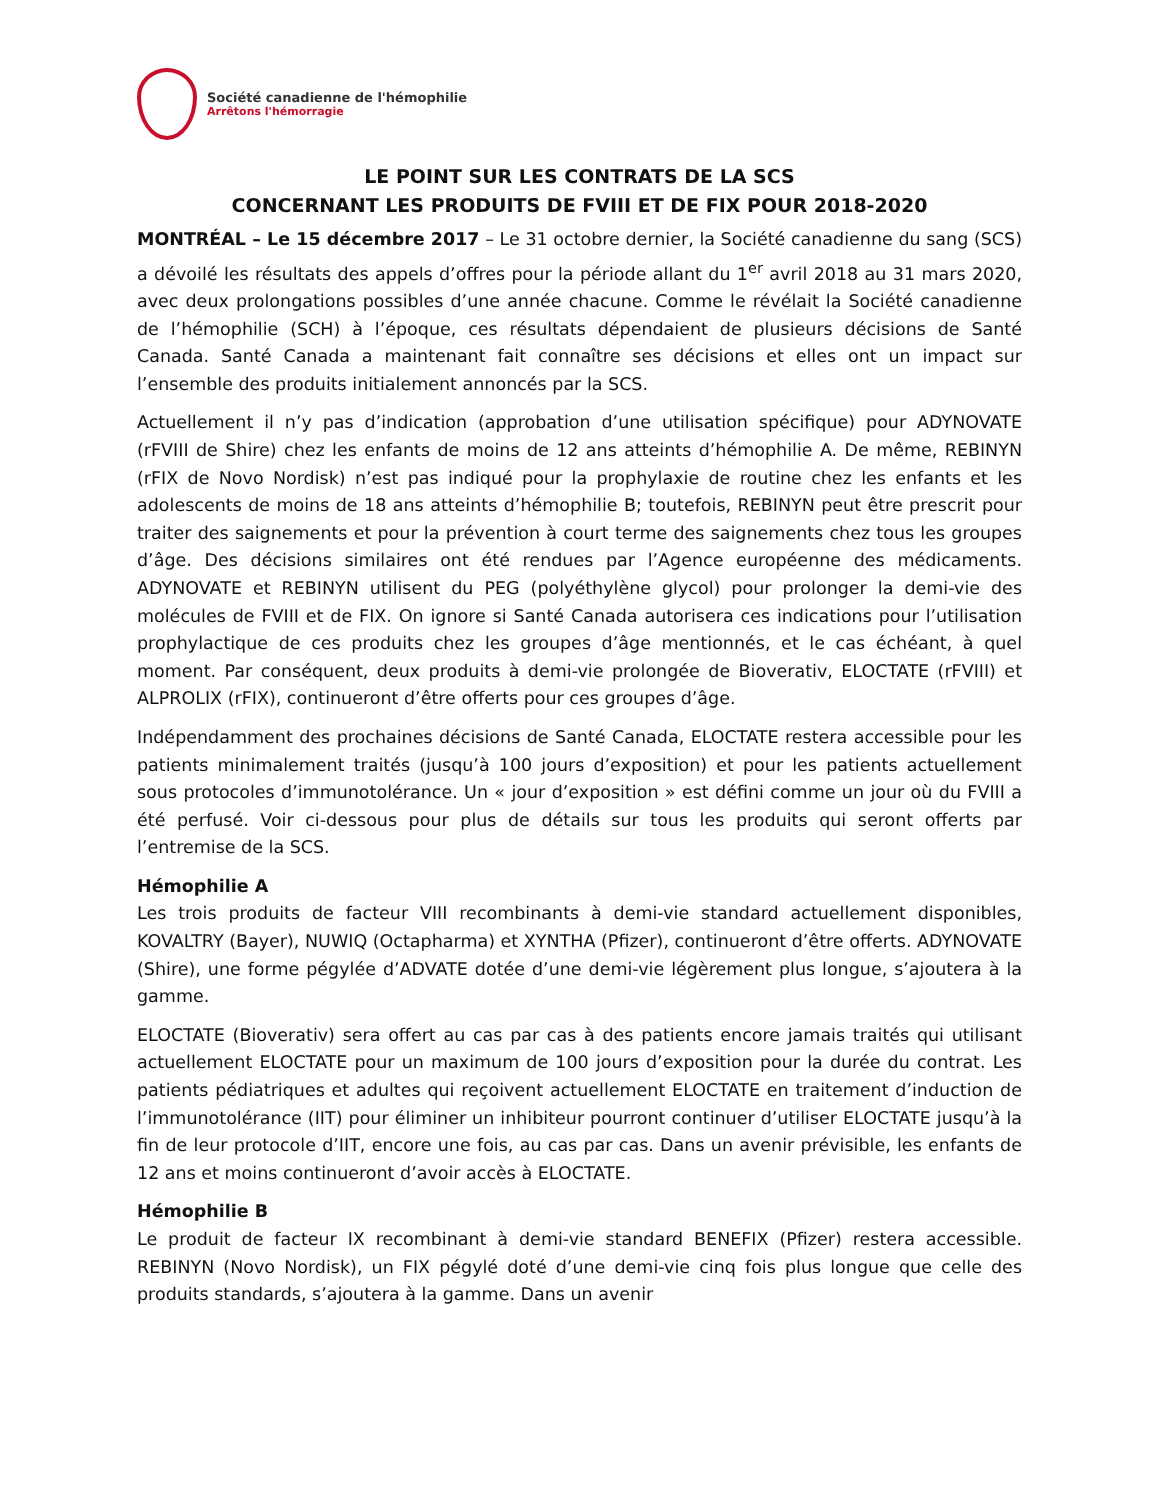Société canadienne de l'hémophilie
Arrêtons l'hémorragie
LE POINT SUR LES CONTRATS DE LA SCS
CONCERNANT LES PRODUITS DE FVIII ET DE FIX POUR 2018-2020
MONTRÉAL – Le 15 décembre 2017 – Le 31 octobre dernier, la Société canadienne du sang (SCS) a dévoilé les résultats des appels d’offres pour la période allant du 1<sup>er</sup> avril 2018 au 31 mars 2020, avec deux prolongations possibles d’une année chacune. Comme le révélait la Société canadienne de l’hémophilie (SCH) à l’époque, ces résultats dépendaient de plusieurs décisions de Santé Canada. Santé Canada a maintenant fait connaître ses décisions et elles ont un impact sur l’ensemble des produits initialement annoncés par la SCS.
Actuellement il n’y pas d’indication (approbation d’une utilisation spécifique) pour ADYNOVATE (rFVIII de Shire) chez les enfants de moins de 12 ans atteints d’hémophilie A. De même, REBINYN (rFIX de Novo Nordisk) n’est pas indiqué pour la prophylaxie de routine chez les enfants et les adolescents de moins de 18 ans atteints d’hémophilie B; toutefois, REBINYN peut être prescrit pour traiter des saignements et pour la prévention à court terme des saignements chez tous les groupes d’âge. Des décisions similaires ont été rendues par l’Agence européenne des médicaments. ADYNOVATE et REBINYN utilisent du PEG (polyéthylène glycol) pour prolonger la demi-vie des molécules de FVIII et de FIX. On ignore si Santé Canada autorisera ces indications pour l’utilisation prophylactique de ces produits chez les groupes d’âge mentionnés, et le cas échéant, à quel moment. Par conséquent, deux produits à demi-vie prolongée de Bioverativ, ELOCTATE (rFVIII) et ALPROLIX (rFIX), continueront d’être offerts pour ces groupes d’âge.
Indépendamment des prochaines décisions de Santé Canada, ELOCTATE restera accessible pour les patients minimalement traités (jusqu’à 100 jours d’exposition) et pour les patients actuellement sous protocoles d’immunotolérance. Un « jour d’exposition » est défini comme un jour où du FVIII a été perfusé. Voir ci-dessous pour plus de détails sur tous les produits qui seront offerts par l’entremise de la SCS.
Hémophilie A
Les trois produits de facteur VIII recombinants à demi-vie standard actuellement disponibles, KOVALTRY (Bayer), NUWIQ (Octapharma) et XYNTHA (Pfizer), continueront d’être offerts. ADYNOVATE (Shire), une forme pégylée d’ADVATE dotée d’une demi-vie légèrement plus longue, s’ajoutera à la gamme.
ELOCTATE (Bioverativ) sera offert au cas par cas à des patients encore jamais traités qui utilisant actuellement ELOCTATE pour un maximum de 100 jours d’exposition pour la durée du contrat. Les patients pédiatriques et adultes qui reçoivent actuellement ELOCTATE en traitement d’induction de l’immunotolérance (IIT) pour éliminer un inhibiteur pourront continuer d’utiliser ELOCTATE jusqu’à la fin de leur protocole d’IIT, encore une fois, au cas par cas. Dans un avenir prévisible, les enfants de 12 ans et moins continueront d’avoir accès à ELOCTATE.
Hémophilie B
Le produit de facteur IX recombinant à demi-vie standard BENEFIX (Pfizer) restera accessible. REBINYN (Novo Nordisk), un FIX pégylé doté d’une demi-vie cinq fois plus longue que celle des produits standards, s’ajoutera à la gamme. Dans un avenir